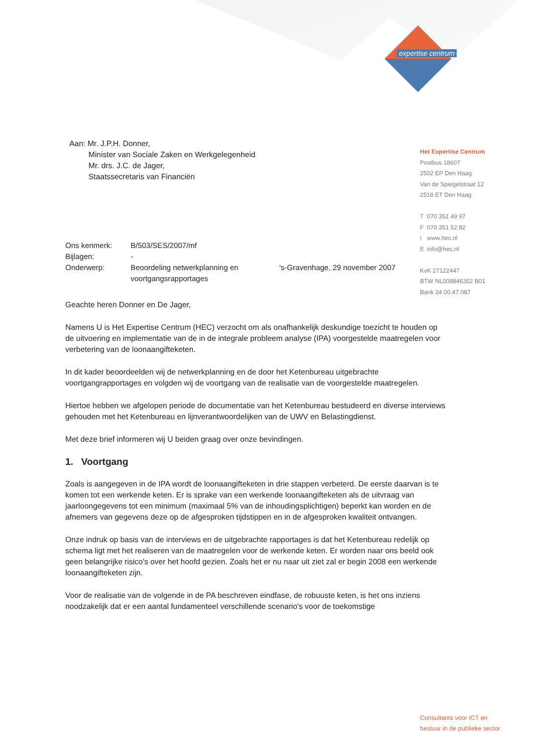expertise centrum
Het Expertise Centrum
Postbus 18607
2502 EP Den Haag
Van de Spiegelstraat 12
2518 ET Den Haag
T 070 351 49 97
F 070 351 52 82
Iwww.hec.nl
Einfo@hec.nl
KvK 27122447
BTW NL008846352 B01
Bank 24.00.47.087
Aan: Mr. J.P.H. Donner,
Minister van Sociale Zaken en Werkgelegenheid
Mr. drs. J.C. de Jager,
Staatssecretaris van Financiën
| Ons kenmerk: | B/503/SES/2007/mf | |
| Bijlagen: | - | |
| Onderwerp: | Beoordeling netwerkplanning en voortgangsrapportages | 's-Gravenhage, 29 november 2007 |
Geachte heren Donner en De Jager,
Namens U is Het Expertise Centrum (HEC) verzocht om als onafhankelijk deskundige toezicht te houden op de uitvoering en implementatie van de in de integrale probleem analyse (IPA) voorgestelde maatregelen voor verbetering van de loonaangifteketen.
In dit kader beoordeelden wij de netwerkplanning en de door het Ketenbureau uitgebrachte voortgangrapportages en volgden wij de voortgang van de realisatie van de voorgestelde maatregelen.
Hiertoe hebben we afgelopen periode de documentatie van het Ketenbureau bestudeerd en diverse interviews gehouden met het Ketenbureau en lijnverantwoordelijken van de UWV en Belastingdienst.
Met deze brief informeren wij U beiden graag over onze bevindingen.
1. Voortgang
Zoals is aangegeven in de IPA wordt de loonaangifteketen in drie stappen verbeterd. De eerste daarvan is te komen tot een werkende keten. Er is sprake van een werkende loonaangifteketen als de uitvraag van jaarloongegevens tot een minimum (maximaal 5% van de inhoudingsplichtigen) beperkt kan worden en de afnemers van gegevens deze op de afgesproken tijdstippen en in de afgesproken kwaliteit ontvangen.
Onze indruk op basis van de interviews en de uitgebrachte rapportages is dat het Ketenbureau redelijk op schema ligt met het realiseren van de maatregelen voor de werkende keten. Er worden naar ons beeld ook geen belangrijke risico's over het hoofd gezien. Zoals het er nu naar uit ziet zal er begin 2008 een werkende loonaangifteketen zijn.
Voor de realisatie van de volgende in de PA beschreven eindfase, de robuuste keten, is het ons inziens noodzakelijk dat er een aantal fundamenteel verschillende scenario's voor de toekomstige
Consultants voor ICT en
bestuur in de publieke sector